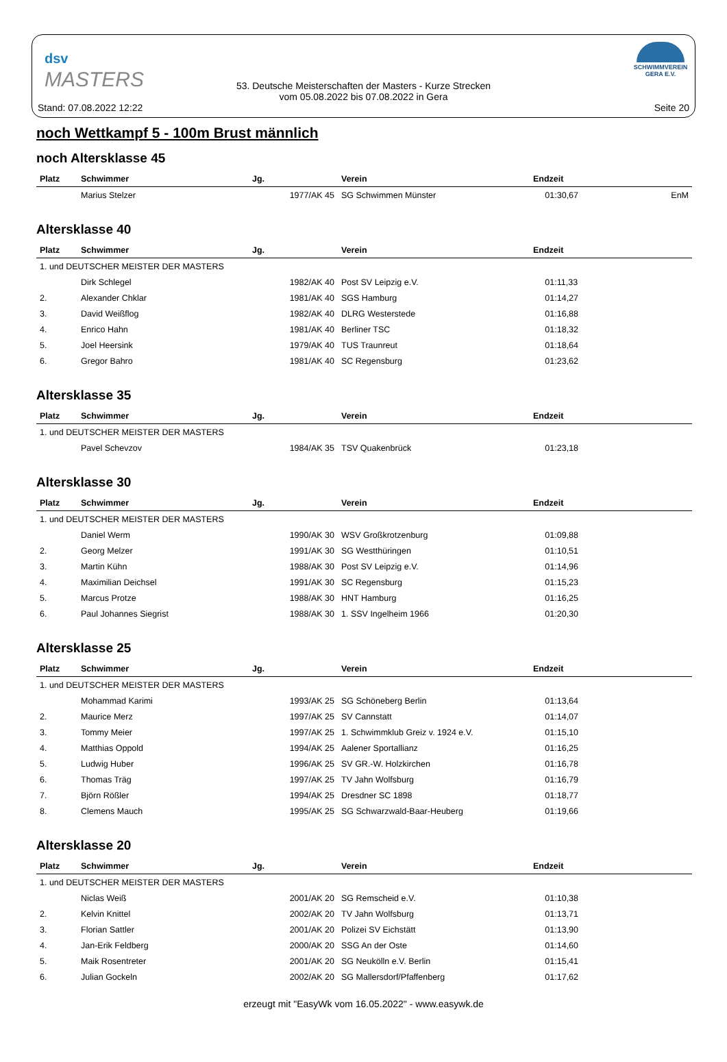dsv
MASTERS
53. Deutsche Meisterschaften der Masters - Kurze Strecken
vom 05.08.2022 bis 07.08.2022 in Gera
SCHWIMMVEREIN
GERA E.V.
Stand: 07.08.2022 12:22 Seite 20
noch Wettkampf 5 - 100m Brust männlich
noch Altersklasse 45
| Platz | Schwimmer | Jg. | Verein | Endzeit | |
| --- | --- | --- | --- | --- | --- |
| | Marius Stelzer | 1977/AK 45 | SG Schwimmen Münster | 01:30,67 | EnM |
Altersklasse 40
| Platz | Schwimmer | Jg. | Verein | Endzeit | |
| --- | --- | --- | --- | --- | --- |
| 1. und DEUTSCHER MEISTER DER MASTERS | | | | | |
| | Dirk Schlegel | 1982/AK 40 | Post SV Leipzig e.V. | 01:11,33 | |
| 2. | Alexander Chklar | 1981/AK 40 | SGS Hamburg | 01:14,27 | |
| 3. | David Weißflog | 1982/AK 40 | DLRG Westerstede | 01:16,88 | |
| 4. | Enrico Hahn | 1981/AK 40 | Berliner TSC | 01:18,32 | |
| 5. | Joel Heersink | 1979/AK 40 | TUS Traunreut | 01:18,64 | |
| 6. | Gregor Bahro | 1981/AK 40 | SC Regensburg | 01:23,62 | |
Altersklasse 35
| Platz | Schwimmer | Jg. | Verein | Endzeit | |
| --- | --- | --- | --- | --- | --- |
| 1. und DEUTSCHER MEISTER DER MASTERS | | | | | |
| | Pavel Schevzov | 1984/AK 35 | TSV Quakenbrück | 01:23,18 | |
Altersklasse 30
| Platz | Schwimmer | Jg. | Verein | Endzeit | |
| --- | --- | --- | --- | --- | --- |
| 1. und DEUTSCHER MEISTER DER MASTERS | | | | | |
| | Daniel Werm | 1990/AK 30 | WSV Großkrotzenburg | 01:09,88 | |
| 2. | Georg Melzer | 1991/AK 30 | SG Westthüringen | 01:10,51 | |
| 3. | Martin Kühn | 1988/AK 30 | Post SV Leipzig e.V. | 01:14,96 | |
| 4. | Maximilian Deichsel | 1991/AK 30 | SC Regensburg | 01:15,23 | |
| 5. | Marcus Protze | 1988/AK 30 | HNT Hamburg | 01:16,25 | |
| 6. | Paul Johannes Siegrist | 1988/AK 30 | 1. SSV Ingelheim 1966 | 01:20,30 | |
Altersklasse 25
| Platz | Schwimmer | Jg. | Verein | Endzeit | |
| --- | --- | --- | --- | --- | --- |
| 1. und DEUTSCHER MEISTER DER MASTERS | | | | | |
| | Mohammad Karimi | 1993/AK 25 | SG Schöneberg Berlin | 01:13,64 | |
| 2. | Maurice Merz | 1997/AK 25 | SV Cannstatt | 01:14,07 | |
| 3. | Tommy Meier | 1997/AK 25 | 1. Schwimmklub Greiz v. 1924 e.V. | 01:15,10 | |
| 4. | Matthias Oppold | 1994/AK 25 | Aalener Sportallianz | 01:16,25 | |
| 5. | Ludwig Huber | 1996/AK 25 | SV GR.-W. Holzkirchen | 01:16,78 | |
| 6. | Thomas Träg | 1997/AK 25 | TV Jahn Wolfsburg | 01:16,79 | |
| 7. | Björn Rößler | 1994/AK 25 | Dresdner SC 1898 | 01:18,77 | |
| 8. | Clemens Mauch | 1995/AK 25 | SG Schwarzwald-Baar-Heuberg | 01:19,66 | |
Altersklasse 20
| Platz | Schwimmer | Jg. | Verein | Endzeit | |
| --- | --- | --- | --- | --- | --- |
| 1. und DEUTSCHER MEISTER DER MASTERS | | | | | |
| | Niclas Weiß | 2001/AK 20 | SG Remscheid e.V. | 01:10,38 | |
| 2. | Kelvin Knittel | 2002/AK 20 | TV Jahn Wolfsburg | 01:13,71 | |
| 3. | Florian Sattler | 2001/AK 20 | Polizei SV Eichstätt | 01:13,90 | |
| 4. | Jan-Erik Feldberg | 2000/AK 20 | SSG An der Oste | 01:14,60 | |
| 5. | Maik Rosentreter | 2001/AK 20 | SG Neukölln e.V. Berlin | 01:15,41 | |
| 6. | Julian Gockeln | 2002/AK 20 | SG Mallersdorf/Pfaffenberg | 01:17,62 | |
erzeugt mit "EasyWk vom 16.05.2022" - www.easywk.de